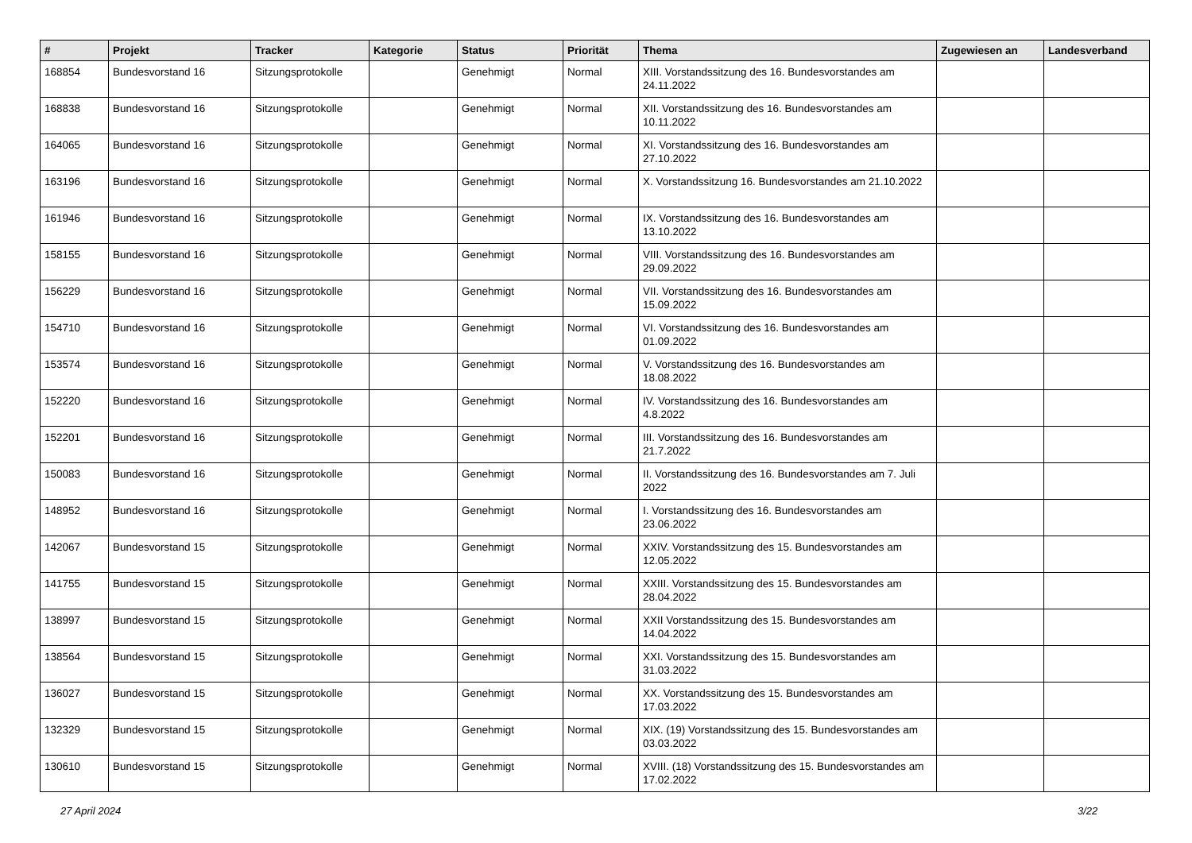| # | Projekt | Tracker | Kategorie | Status | Priorität | Thema | Zugewiesen an | Landesverband |
| --- | --- | --- | --- | --- | --- | --- | --- | --- |
| 168854 | Bundesvorstand 16 | Sitzungsprotokolle | | Genehmigt | Normal | XIII. Vorstandssitzung des 16. Bundesvorstandes am 24.11.2022 | | |
| 168838 | Bundesvorstand 16 | Sitzungsprotokolle | | Genehmigt | Normal | XII. Vorstandssitzung des 16. Bundesvorstandes am 10.11.2022 | | |
| 164065 | Bundesvorstand 16 | Sitzungsprotokolle | | Genehmigt | Normal | XI. Vorstandssitzung des 16. Bundesvorstandes am 27.10.2022 | | |
| 163196 | Bundesvorstand 16 | Sitzungsprotokolle | | Genehmigt | Normal | X. Vorstandssitzung 16. Bundesvorstandes am 21.10.2022 | | |
| 161946 | Bundesvorstand 16 | Sitzungsprotokolle | | Genehmigt | Normal | IX. Vorstandssitzung des 16. Bundesvorstandes am 13.10.2022 | | |
| 158155 | Bundesvorstand 16 | Sitzungsprotokolle | | Genehmigt | Normal | VIII. Vorstandssitzung des 16. Bundesvorstandes am 29.09.2022 | | |
| 156229 | Bundesvorstand 16 | Sitzungsprotokolle | | Genehmigt | Normal | VII. Vorstandssitzung des 16. Bundesvorstandes am 15.09.2022 | | |
| 154710 | Bundesvorstand 16 | Sitzungsprotokolle | | Genehmigt | Normal | VI. Vorstandssitzung des 16. Bundesvorstandes am 01.09.2022 | | |
| 153574 | Bundesvorstand 16 | Sitzungsprotokolle | | Genehmigt | Normal | V. Vorstandssitzung des 16. Bundesvorstandes am 18.08.2022 | | |
| 152220 | Bundesvorstand 16 | Sitzungsprotokolle | | Genehmigt | Normal | IV. Vorstandssitzung des 16. Bundesvorstandes am 4.8.2022 | | |
| 152201 | Bundesvorstand 16 | Sitzungsprotokolle | | Genehmigt | Normal | III. Vorstandssitzung des 16. Bundesvorstandes am 21.7.2022 | | |
| 150083 | Bundesvorstand 16 | Sitzungsprotokolle | | Genehmigt | Normal | II. Vorstandssitzung des 16. Bundesvorstandes am 7. Juli 2022 | | |
| 148952 | Bundesvorstand 16 | Sitzungsprotokolle | | Genehmigt | Normal | I. Vorstandssitzung des 16. Bundesvorstandes am 23.06.2022 | | |
| 142067 | Bundesvorstand 15 | Sitzungsprotokolle | | Genehmigt | Normal | XXIV. Vorstandssitzung des 15. Bundesvorstandes am 12.05.2022 | | |
| 141755 | Bundesvorstand 15 | Sitzungsprotokolle | | Genehmigt | Normal | XXIII. Vorstandssitzung des 15. Bundesvorstandes am 28.04.2022 | | |
| 138997 | Bundesvorstand 15 | Sitzungsprotokolle | | Genehmigt | Normal | XXII Vorstandssitzung des 15. Bundesvorstandes am 14.04.2022 | | |
| 138564 | Bundesvorstand 15 | Sitzungsprotokolle | | Genehmigt | Normal | XXI. Vorstandssitzung des 15. Bundesvorstandes am 31.03.2022 | | |
| 136027 | Bundesvorstand 15 | Sitzungsprotokolle | | Genehmigt | Normal | XX. Vorstandssitzung des 15. Bundesvorstandes am 17.03.2022 | | |
| 132329 | Bundesvorstand 15 | Sitzungsprotokolle | | Genehmigt | Normal | XIX. (19) Vorstandssitzung des 15. Bundesvorstandes am 03.03.2022 | | |
| 130610 | Bundesvorstand 15 | Sitzungsprotokolle | | Genehmigt | Normal | XVIII. (18) Vorstandssitzung des 15. Bundesvorstandes am 17.02.2022 | | |
27 April 2024 3/22